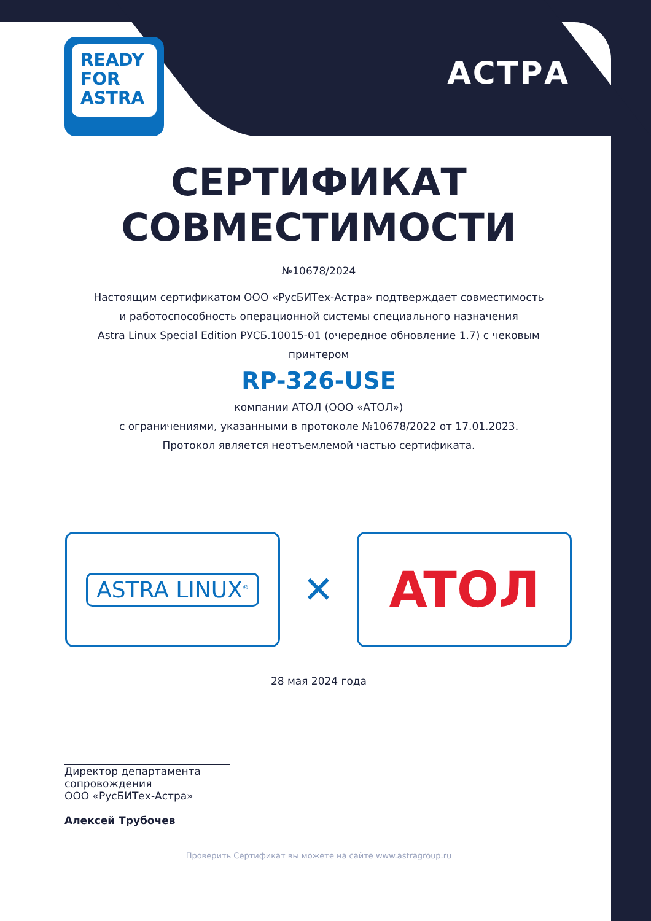READY
FOR
ASTRA
АСТРА
СЕРТИФИКАТ
СОВМЕСТИМОСТИ
№10678/2024
Настоящим сертификатом ООО «РусБИТех-Астра» подтверждает совместимость
и работоспособность операционной системы специального назначения
Astra Linux Special Edition РУСБ.10015-01 (очередное обновление 1.7) с чековым
принтером
RP-326-USE
компании АТОЛ (ООО «АТОЛ»)
с ограничениями, указанными в протоколе №10678/2022 от 17.01.2023.
Протокол является неотъемлемой частью сертификата.
ASTRA LINUX<sup>®</sup>
✕
ATOЛ
28 мая 2024 года
Директор департамента
сопровождения
ООО «РусБИТех-Астра»
Алексей Трубочев
Проверить Сертификат вы можете на сайте www.astragroup.ru